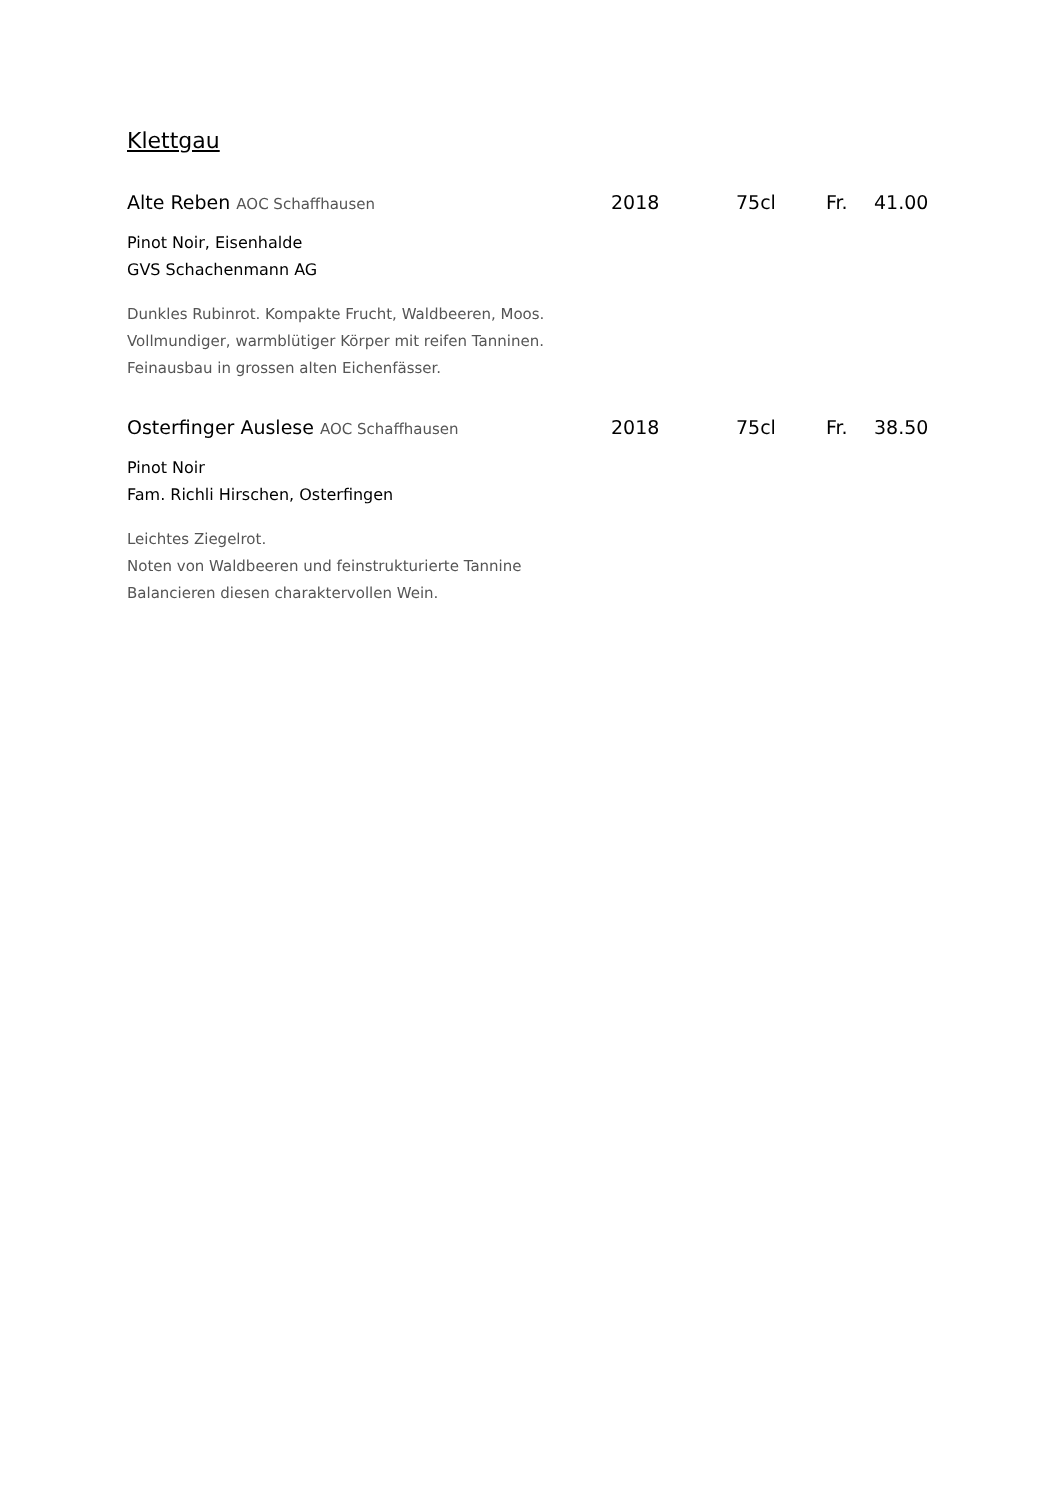Klettgau
Alte Reben AOC Schaffhausen
2018 75cl Fr. 41.00
Pinot Noir, Eisenhalde
GVS Schachenmann AG
Dunkles Rubinrot. Kompakte Frucht, Waldbeeren, Moos.
Vollmundiger, warmblütiger Körper mit reifen Tanninen.
Feinausbau in grossen alten Eichenfässer.
Osterfinger Auslese AOC Schaffhausen
2018 75cl Fr. 38.50
Pinot Noir
Fam. Richli Hirschen, Osterfingen
Leichtes Ziegelrot.
Noten von Waldbeeren und feinstrukturierte Tannine
Balancieren diesen charaktervollen Wein.